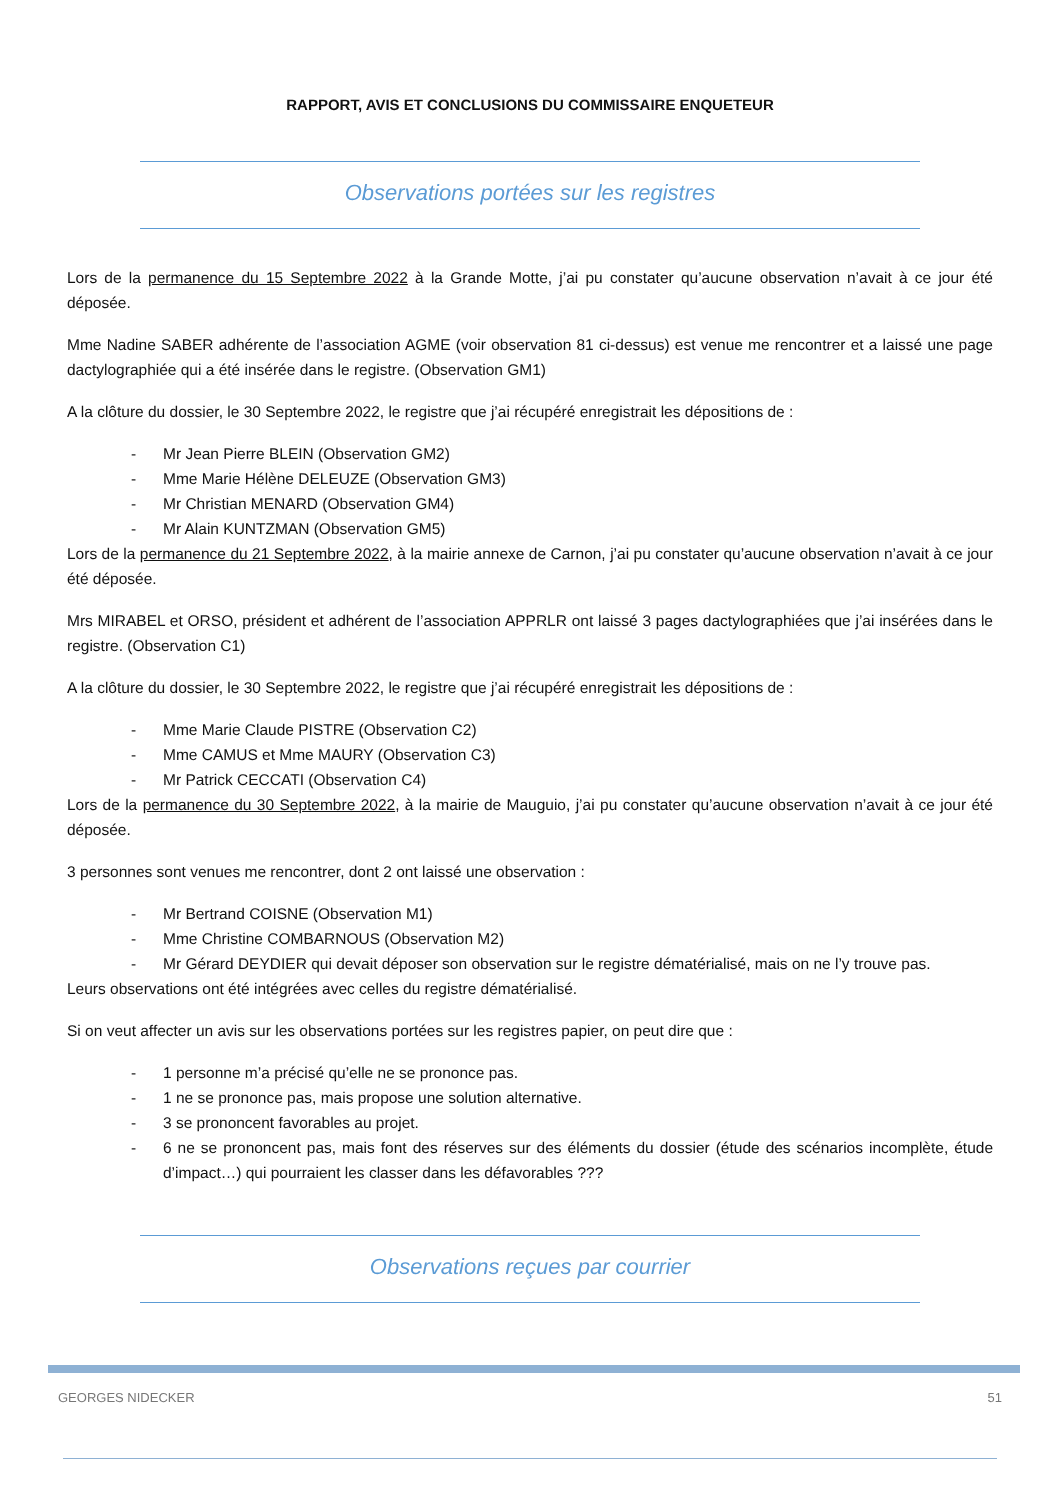RAPPORT, AVIS ET CONCLUSIONS DU COMMISSAIRE ENQUETEUR
Observations portées sur les registres
Lors de la permanence du 15 Septembre 2022 à la Grande Motte, j’ai pu constater qu’aucune observation n’avait à ce jour été déposée.
Mme Nadine SABER adhérente de l’association AGME (voir observation 81 ci-dessus) est venue me rencontrer et a laissé une page dactylographiée qui a été insérée dans le registre. (Observation GM1)
A la clôture du dossier, le 30 Septembre 2022, le registre que j’ai récupéré enregistrait les dépositions de :
- Mr Jean Pierre BLEIN (Observation GM2)
- Mme Marie Hélène DELEUZE (Observation GM3)
- Mr Christian MENARD (Observation GM4)
- Mr Alain KUNTZMAN (Observation GM5)
Lors de la permanence du 21 Septembre 2022, à la mairie annexe de Carnon, j’ai pu constater qu’aucune observation n’avait à ce jour été déposée.
Mrs MIRABEL et ORSO, président et adhérent de l’association APPRLR ont laissé 3 pages dactylographiées que j’ai insérées dans le registre. (Observation C1)
A la clôture du dossier, le 30 Septembre 2022, le registre que j’ai récupéré enregistrait les dépositions de :
- Mme Marie Claude PISTRE (Observation C2)
- Mme CAMUS et Mme MAURY (Observation C3)
- Mr Patrick CECCATI (Observation C4)
Lors de la permanence du 30 Septembre 2022, à la mairie de Mauguio, j’ai pu constater qu’aucune observation n’avait à ce jour été déposée.
3 personnes sont venues me rencontrer, dont 2 ont laissé une observation :
- Mr Bertrand COISNE (Observation M1)
- Mme Christine COMBARNOUS (Observation M2)
- Mr Gérard DEYDIER qui devait déposer son observation sur le registre dématérialisé, mais on ne l’y trouve pas.
Leurs observations ont été intégrées avec celles du registre dématérialisé.
Si on veut affecter un avis sur les observations portées sur les registres papier, on peut dire que :
- 1 personne m’a précisé qu’elle ne se prononce pas.
- 1 ne se prononce pas, mais propose une solution alternative.
- 3 se prononcent favorables au projet.
- 6 ne se prononcent pas, mais font des réserves sur des éléments du dossier (étude des scénarios incomplète, étude d’impact…) qui pourraient les classer dans les défavorables ???
Observations reçues par courrier
GEORGES NIDECKER 51